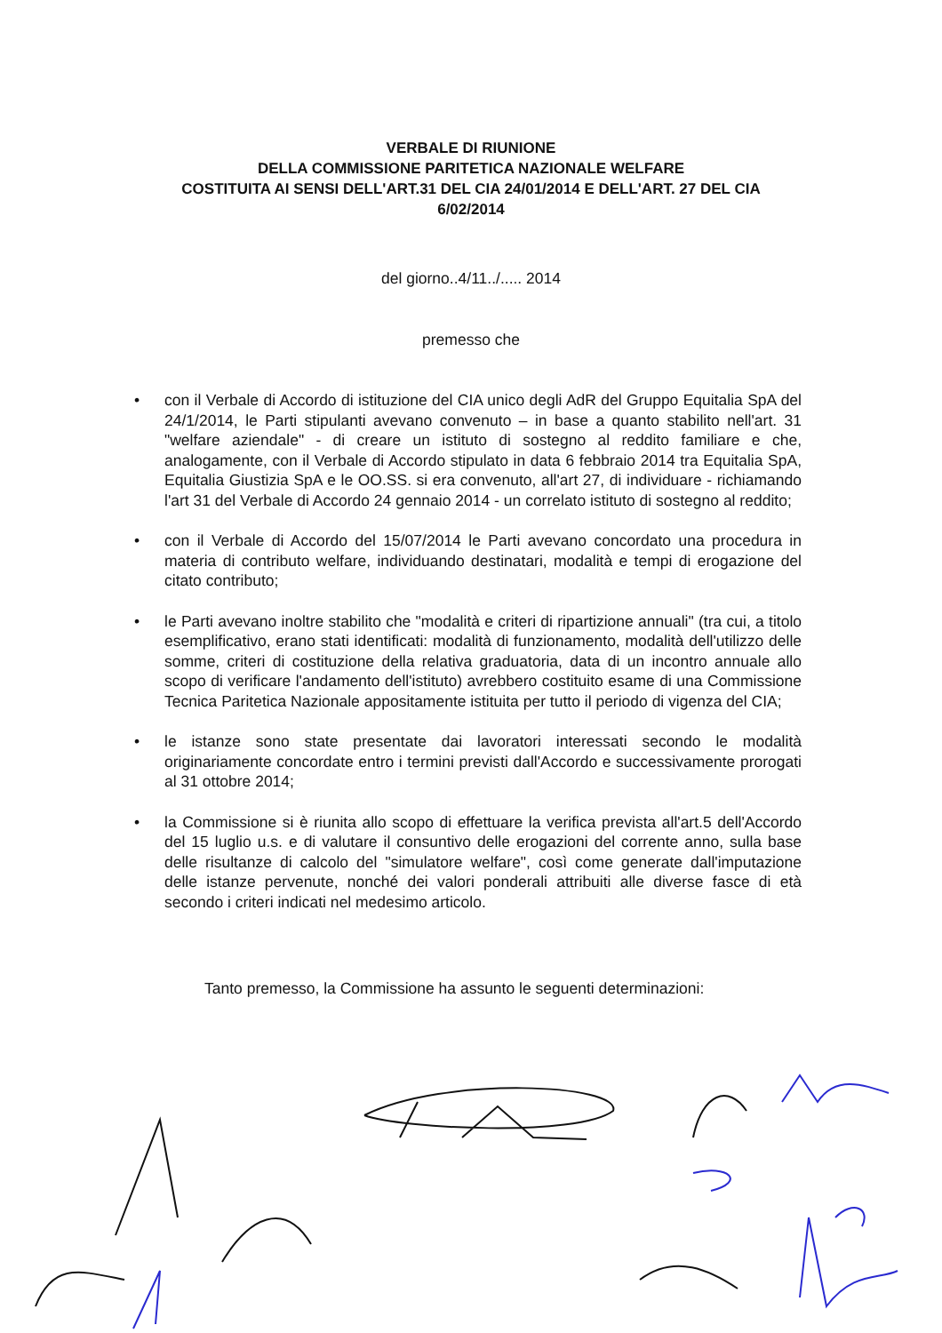VERBALE DI RIUNIONE
DELLA COMMISSIONE PARITETICA NAZIONALE WELFARE
COSTITUITA AI SENSI DELL'ART.31 DEL CIA 24/01/2014 E DELL'ART. 27 DEL CIA
6/02/2014
del giorno..4/11../..... 2014
premesso che
• con il Verbale di Accordo di istituzione del CIA unico degli AdR del Gruppo Equitalia SpA del 24/1/2014, le Parti stipulanti avevano convenuto – in base a quanto stabilito nell'art. 31 "welfare aziendale" - di creare un istituto di sostegno al reddito familiare e che, analogamente, con il Verbale di Accordo stipulato in data 6 febbraio 2014 tra Equitalia SpA, Equitalia Giustizia SpA e le OO.SS. si era convenuto, all'art 27, di individuare - richiamando l'art 31 del Verbale di Accordo 24 gennaio 2014 - un correlato istituto di sostegno al reddito;
• con il Verbale di Accordo del 15/07/2014 le Parti avevano concordato una procedura in materia di contributo welfare, individuando destinatari, modalità e tempi di erogazione del citato contributo;
• le Parti avevano inoltre stabilito che "modalità e criteri di ripartizione annuali" (tra cui, a titolo esemplificativo, erano stati identificati: modalità di funzionamento, modalità dell'utilizzo delle somme, criteri di costituzione della relativa graduatoria, data di un incontro annuale allo scopo di verificare l'andamento dell'istituto) avrebbero costituito esame di una Commissione Tecnica Paritetica Nazionale appositamente istituita per tutto il periodo di vigenza del CIA;
• le istanze sono state presentate dai lavoratori interessati secondo le modalità originariamente concordate entro i termini previsti dall'Accordo e successivamente prorogati al 31 ottobre 2014;
• la Commissione si è riunita allo scopo di effettuare la verifica prevista all'art.5 dell'Accordo del 15 luglio u.s. e di valutare il consuntivo delle erogazioni del corrente anno, sulla base delle risultanze di calcolo del "simulatore welfare", così come generate dall'imputazione delle istanze pervenute, nonché dei valori ponderali attribuiti alle diverse fasce di età secondo i criteri indicati nel medesimo articolo.
Tanto premesso, la Commissione ha assunto le seguenti determinazioni: